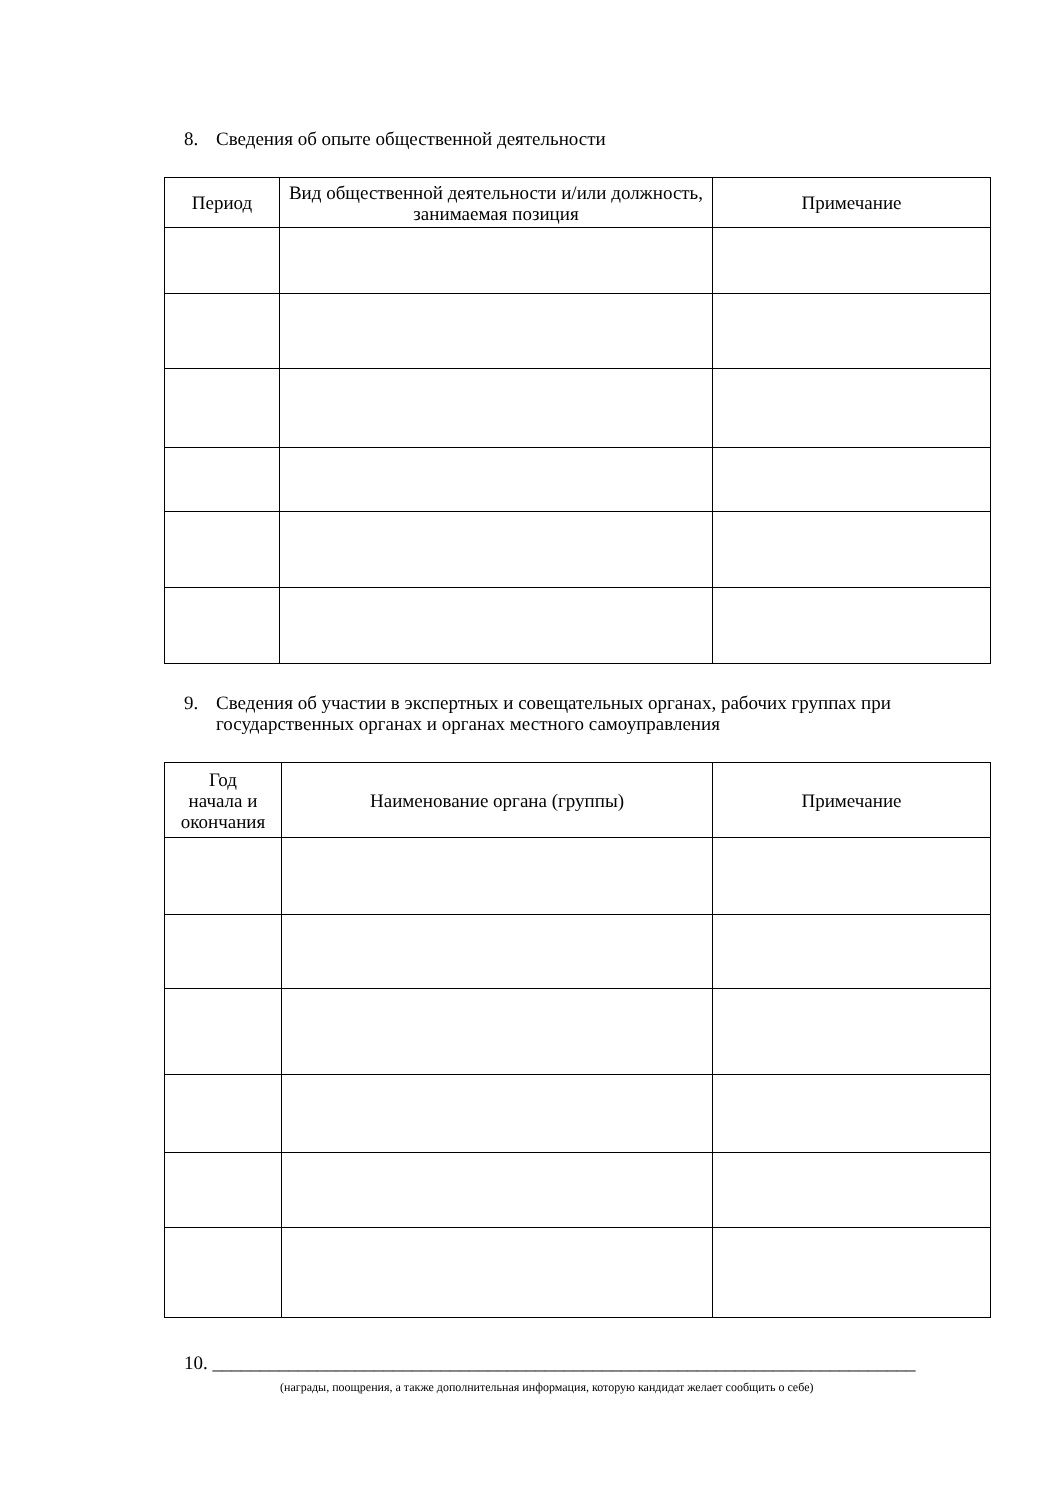8. Сведения об опыте общественной деятельности
| Период | Вид общественной деятельности и/или должность, занимаемая позиция | Примечание |
| --- | --- | --- |
9. Сведения об участии в экспертных и совещательных органах, рабочих группах при государственных органах и органах местного самоуправления
| Год начала и окончания | Наименование органа (группы) | Примечание |
| --- | --- | --- |
10. __________________________________________________________________________
(награды, поощрения, а также дополнительная информация, которую кандидат желает сообщить о себе)